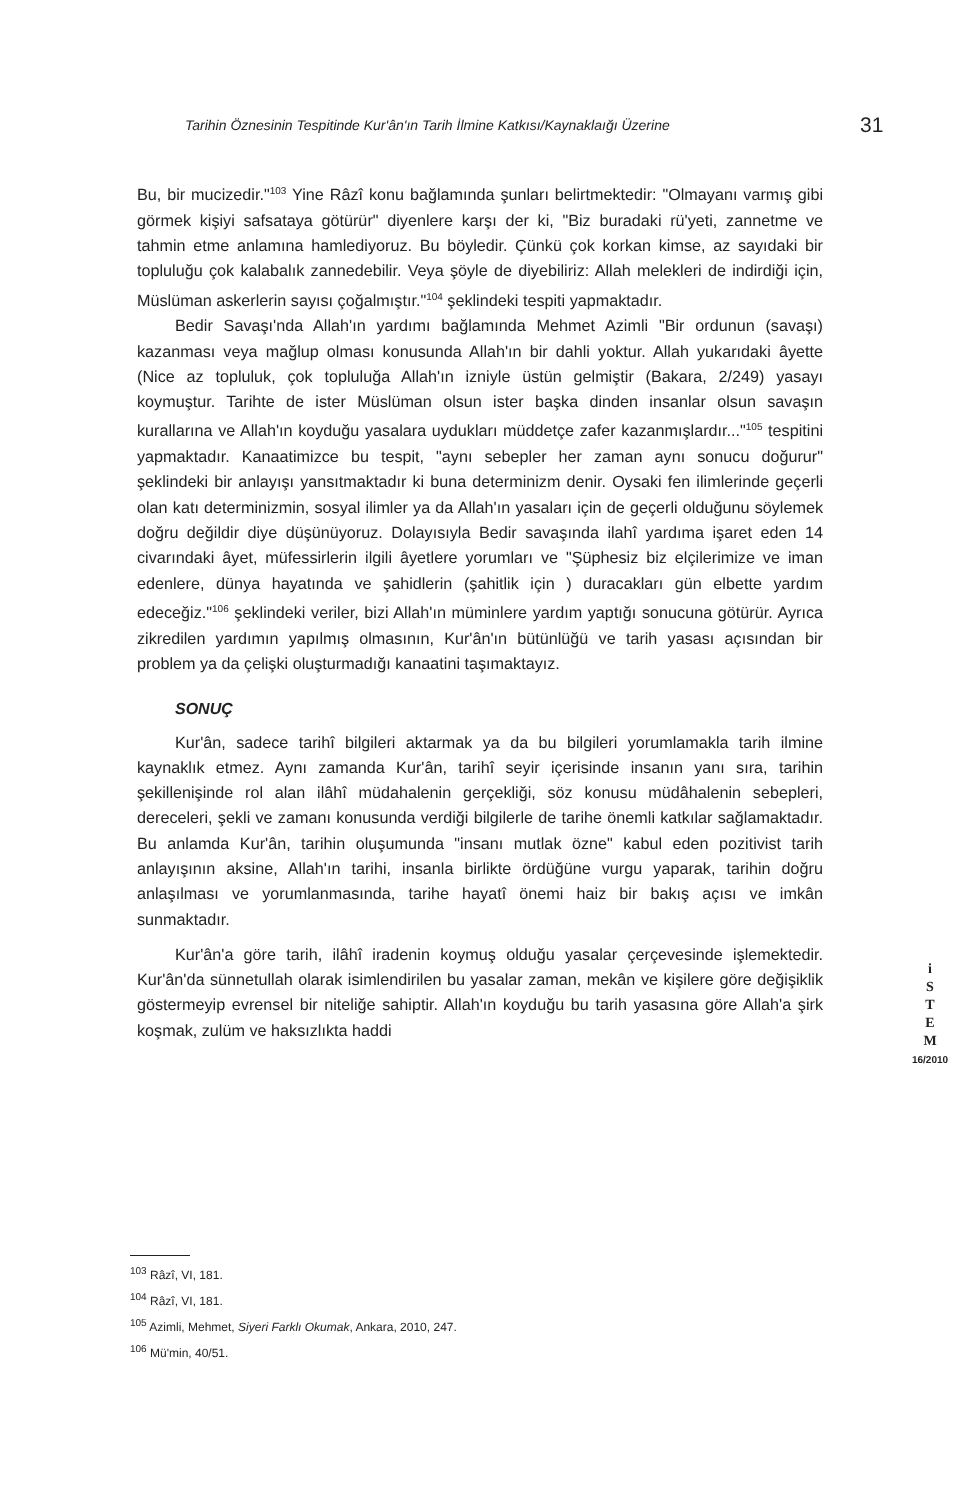Tarihin Öznesinin Tespitinde Kur'ân'ın Tarih İlmine Katkısı/Kaynaklaığı Üzerine 31
Bu, bir mucizedir."<sup>103</sup> Yine Râzî konu bağlamında şunları belirtmektedir: "Olmayanı varmış gibi görmek kişiyi safsataya götürür" diyenlere karşı der ki, "Biz buradaki rü'yeti, zannetme ve tahmin etme anlamına hamlediyoruz. Bu böyledir. Çünkü çok korkan kimse, az sayıdaki bir topluluğu çok kalabalık zannedebilir. Veya şöyle de diyebiliriz: Allah melekleri de indirdiği için, Müslüman askerlerin sayısı çoğalmıştır."<sup>104</sup> şeklindeki tespiti yapmaktadır.
Bedir Savaşı'nda Allah'ın yardımı bağlamında Mehmet Azimli "Bir ordunun (savaşı) kazanması veya mağlup olması konusunda Allah'ın bir dahli yoktur. Allah yukarıdaki âyette (Nice az topluluk, çok topluluğa Allah'ın izniyle üstün gelmiştir (Bakara, 2/249) yasayı koymuştur. Tarihte de ister Müslüman olsun ister başka dinden insanlar olsun savaşın kurallarına ve Allah'ın koyduğu yasalara uydukları müddetçe zafer kazanmışlardır..."<sup>105</sup> tespitini yapmaktadır. Kanaatimizce bu tespit, "aynı sebepler her zaman aynı sonucu doğurur" şeklindeki bir anlayışı yansıtmaktadır ki buna determinizm denir. Oysaki fen ilimlerinde geçerli olan katı determinizmin, sosyal ilimler ya da Allah'ın yasaları için de geçerli olduğunu söylemek doğru değildir diye düşünüyoruz. Dolayısıyla Bedir savaşında ilahî yardıma işaret eden 14 civarındaki âyet, müfessirlerin ilgili âyetlere yorumları ve "Şüphesiz biz elçilerimize ve iman edenlere, dünya hayatında ve şahidlerin (şahitlik için ) duracakları gün elbette yardım edeceğiz."<sup>106</sup> şeklindeki veriler, bizi Allah'ın müminlere yardım yaptığı sonucuna götürür. Ayrıca zikredilen yardımın yapılmış olmasının, Kur'ân'ın bütünlüğü ve tarih yasası açısından bir problem ya da çelişki oluşturmadığı kanaatini taşımaktayız.
SONUÇ
Kur'ân, sadece tarihî bilgileri aktarmak ya da bu bilgileri yorumlamakla tarih ilmine kaynaklık etmez. Aynı zamanda Kur'ân, tarihî seyir içerisinde insanın yanı sıra, tarihin şekillenişinde rol alan ilâhî müdahalenin gerçekliği, söz konusu müdâhalenin sebepleri, dereceleri, şekli ve zamanı konusunda verdiği bilgilerle de tarihe önemli katkılar sağlamaktadır. Bu anlamda Kur'ân, tarihin oluşumunda "insanı mutlak özne" kabul eden pozitivist tarih anlayışının aksine, Allah'ın tarihi, insanla birlikte ördüğüne vurgu yaparak, tarihin doğru anlaşılması ve yorumlanmasında, tarihe hayatî önemi haiz bir bakış açısı ve imkân sunmaktadır.
Kur'ân'a göre tarih, ilâhî iradenin koymuş olduğu yasalar çerçevesinde işlemektedir. Kur'ân'da sünnetullah olarak isimlendirilen bu yasalar zaman, mekân ve kişilere göre değişiklik göstermeyip evrensel bir niteliğe sahiptir. Allah'ın koyduğu bu tarih yasasına göre Allah'a şirk koşmak, zulüm ve haksızlıkta haddi
i
S
T
E
M
16/2010
<sup>103</sup> Râzî, VI, 181.
<sup>104</sup> Râzî, VI, 181.
<sup>105</sup> Azimli, Mehmet, Siyeri Farklı Okumak, Ankara, 2010, 247.
<sup>106</sup> Mü'min, 40/51.